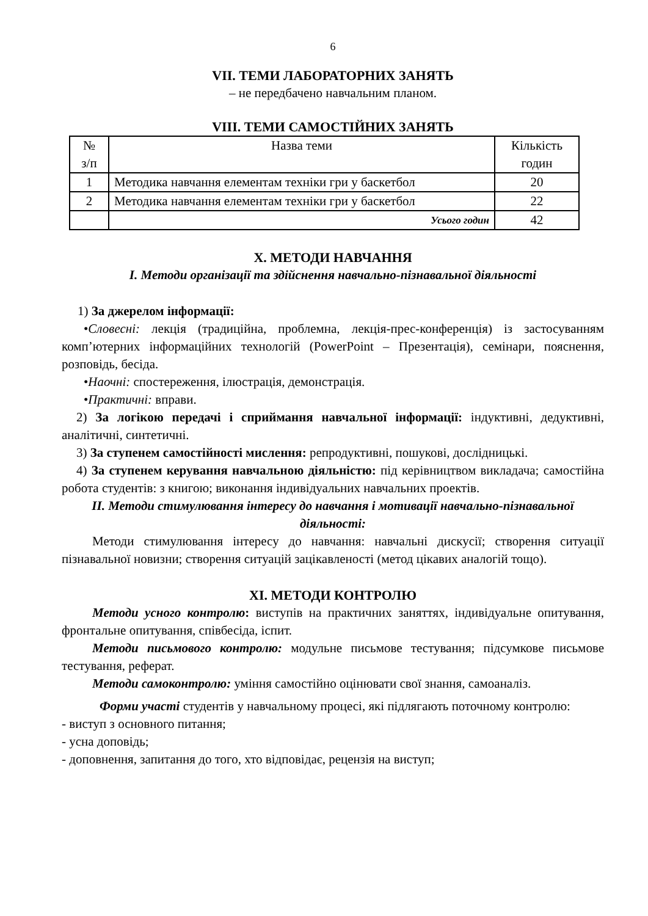6
VII. ТЕМИ ЛАБОРАТОРНИХ ЗАНЯТЬ
– не передбачено навчальним планом.
VIII. ТЕМИ САМОСТІЙНИХ ЗАНЯТЬ
| № з/п | Назва теми | Кількість годин |
| --- | --- | --- |
| 1 | Методика навчання елементам техніки гри у баскетбол | 20 |
| 2 | Методика навчання елементам техніки гри у баскетбол | 22 |
| | Усього годин | 42 |
Х. МЕТОДИ НАВЧАННЯ
І. Методи організації та здійснення навчально-пізнавальної діяльності
1) За джерелом інформації:
•Словесні: лекція (традиційна, проблемна, лекція-прес-конференція) із застосуванням комп’ютерних інформаційних технологій (PowerPoint – Презентація), семінари, пояснення, розповідь, бесіда.
•Наочні: спостереження, ілюстрація, демонстрація.
•Практичні: вправи.
2) За логікою передачі і сприймання навчальної інформації: індуктивні, дедуктивні, аналітичні, синтетичні.
3) За ступенем самостійності мислення: репродуктивні, пошукові, дослідницькі.
4) За ступенем керування навчальною діяльністю: під керівництвом викладача; самостійна робота студентів: з книгою; виконання індивідуальних навчальних проектів.
ІІ. Методи стимулювання інтересу до навчання і мотивації навчально-пізнавальної діяльності:
Методи стимулювання інтересу до навчання: навчальні дискусії; створення ситуації пізнавальної новизни; створення ситуацій зацікавленості (метод цікавих аналогій тощо).
ХІ. МЕТОДИ КОНТРОЛЮ
Методи усного контролю: виступів на практичних заняттях, індивідуальне опитування, фронтальне опитування, співбесіда, іспит.
Методи письмового контролю: модульне письмове тестування; підсумкове письмове тестування, реферат.
Методи самоконтролю: уміння самостійно оцінювати свої знання, самоаналіз.
Форми участі студентів у навчальному процесі, які підлягають поточному контролю:
- виступ з основного питання;
- усна доповідь;
- доповнення, запитання до того, хто відповідає, рецензія на виступ;